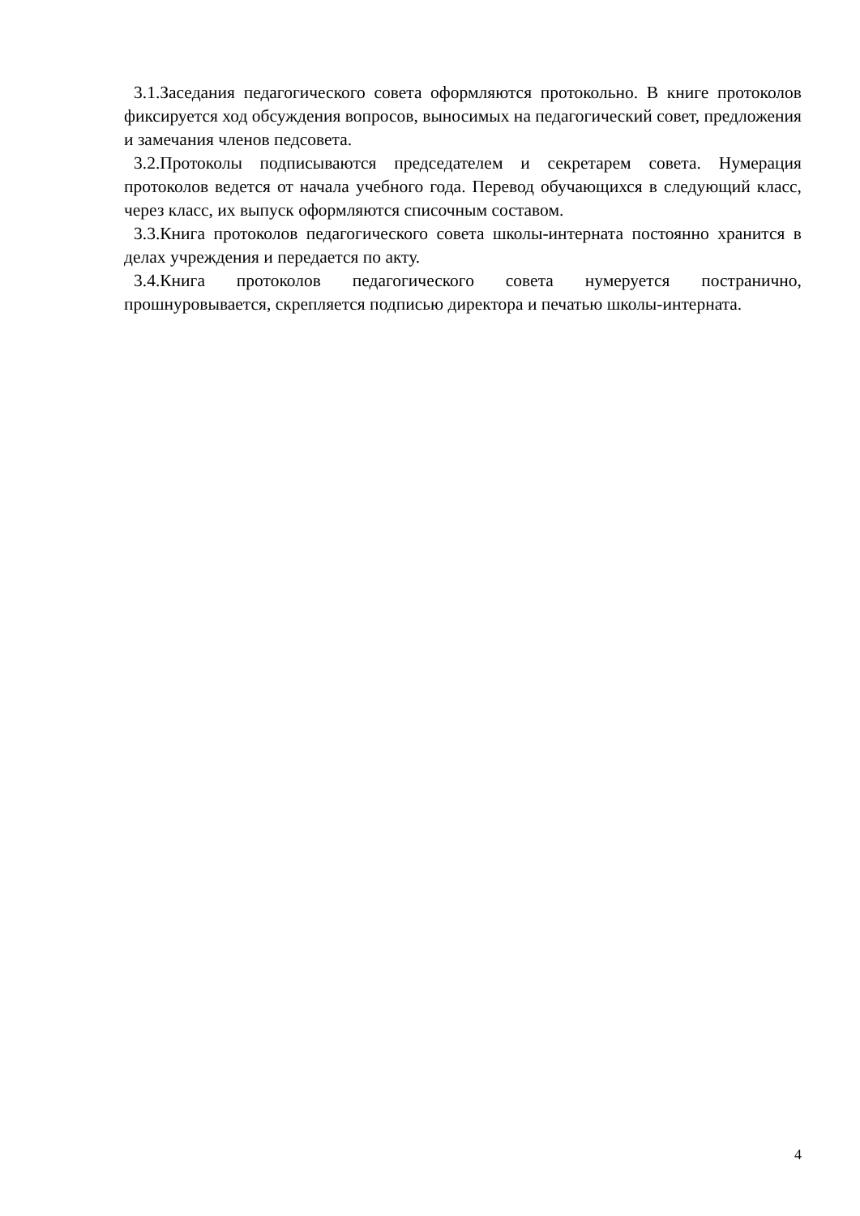3.1.Заседания педагогического совета оформляются протокольно. В книге протоколов фиксируется ход обсуждения вопросов, выносимых на педагогический совет, предложения и замечания членов педсовета.
3.2.Протоколы подписываются председателем и секретарем совета. Нумерация протоколов ведется от начала учебного года. Перевод обучающихся в следующий класс, через класс, их выпуск оформляются списочным составом.
3.3.Книга протоколов педагогического совета школы-интерната постоянно хранится в делах учреждения и передается по акту.
3.4.Книга протоколов педагогического совета нумеруется постранично, прошнуровывается, скрепляется подписью директора и печатью школы-интерната.
4